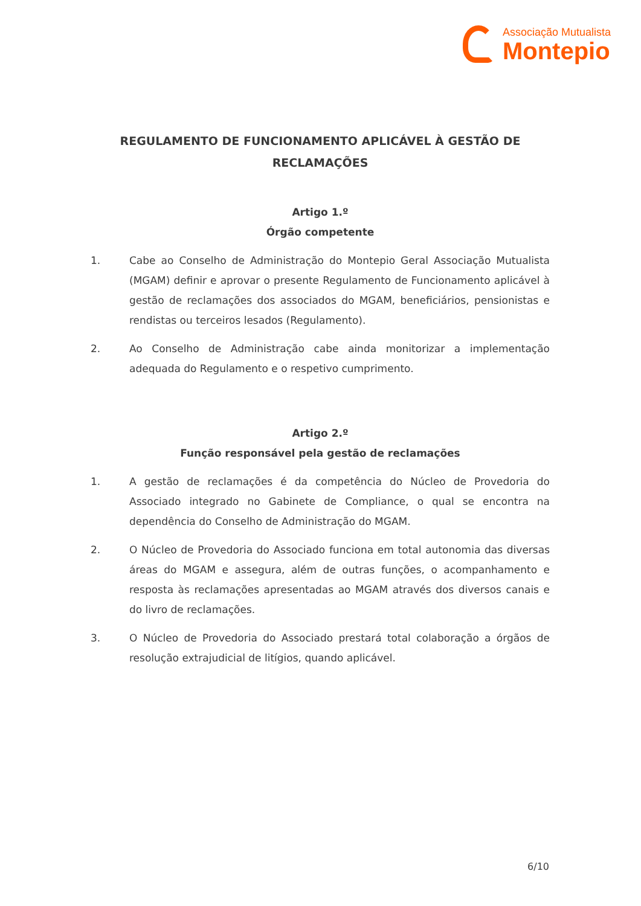Associação Mutualista
Montepio
REGULAMENTO DE FUNCIONAMENTO APLICÁVEL À GESTÃO DE RECLAMAÇÕES
Artigo 1.º
Órgão competente
1. Cabe ao Conselho de Administração do Montepio Geral Associação Mutualista (MGAM) definir e aprovar o presente Regulamento de Funcionamento aplicável à gestão de reclamações dos associados do MGAM, beneficiários, pensionistas e rendistas ou terceiros lesados (Regulamento).
2. Ao Conselho de Administração cabe ainda monitorizar a implementação adequada do Regulamento e o respetivo cumprimento.
Artigo 2.º
Função responsável pela gestão de reclamações
1. A gestão de reclamações é da competência do Núcleo de Provedoria do Associado integrado no Gabinete de Compliance, o qual se encontra na dependência do Conselho de Administração do MGAM.
2. O Núcleo de Provedoria do Associado funciona em total autonomia das diversas áreas do MGAM e assegura, além de outras funções, o acompanhamento e resposta às reclamações apresentadas ao MGAM através dos diversos canais e do livro de reclamações.
3. O Núcleo de Provedoria do Associado prestará total colaboração a órgãos de resolução extrajudicial de litígios, quando aplicável.
6/10